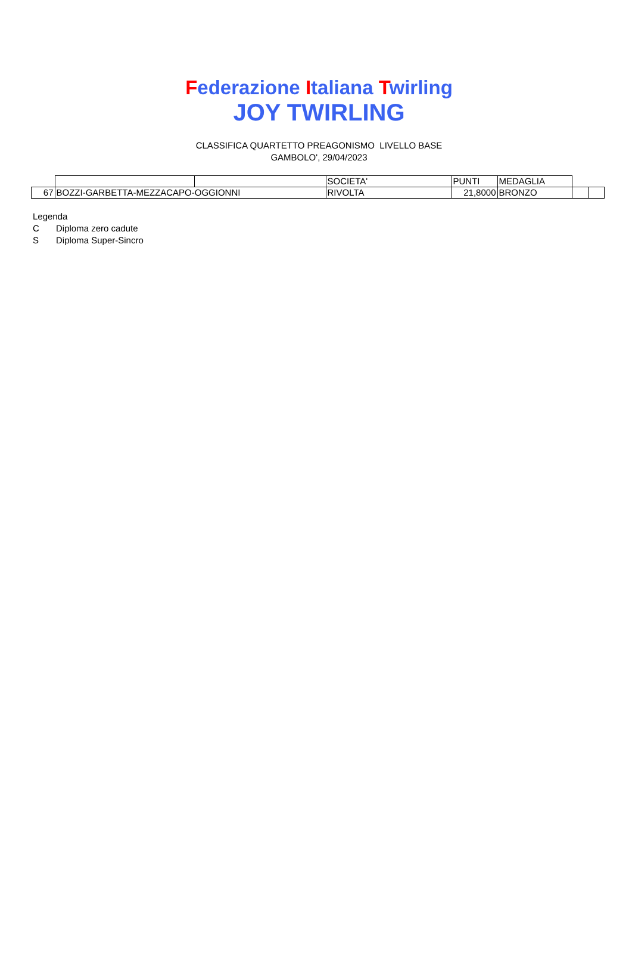Federazione Italiana Twirling
JOY TWIRLING
CLASSIFICA QUARTETTO PREAGONISMO LIVELLO BASE
GAMBOLO', 29/04/2023
| | | | SOCIETA' | PUNTI | MEDAGLIA | | |
| 67 | BOZZI-GARBETTA-MEZZACAPO-OGGIONNI | | RIVOLTA | 21,8000 | BRONZO | | |
Legenda
C Diploma zero cadute
S Diploma Super-Sincro